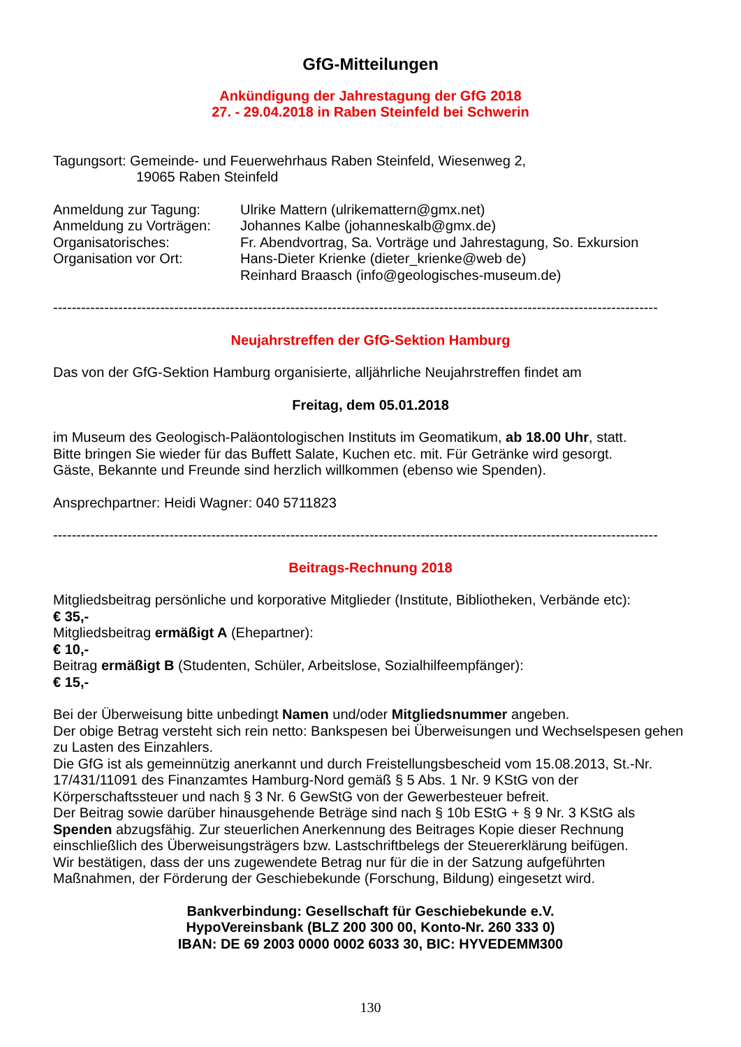GfG-Mitteilungen
Ankündigung der Jahrestagung der GfG 2018
27. - 29.04.2018 in Raben Steinfeld bei Schwerin
Tagungsort: Gemeinde- und Feuerwehrhaus Raben Steinfeld, Wiesenweg 2,
19065 Raben Steinfeld
Anmeldung zur Tagung: Ulrike Mattern (ulrikemattern@gmx.net)
Anmeldung zu Vorträgen: Johannes Kalbe (johanneskalb@gmx.de)
Organisatorisches: Fr. Abendvortrag, Sa. Vorträge und Jahrestagung, So. Exkursion
Organisation vor Ort: Hans-Dieter Krienke (dieter_krienke@web de)
Reinhard Braasch (info@geologisches-museum.de)
----------------------------------------------------------------------------------------------------------------------------------
Neujahrstreffen der GfG-Sektion Hamburg
Das von der GfG-Sektion Hamburg organisierte, alljährliche Neujahrstreffen findet am
Freitag, dem 05.01.2018
im Museum des Geologisch-Paläontologischen Instituts im Geomatikum, ab 18.00 Uhr, statt.
Bitte bringen Sie wieder für das Buffett Salate, Kuchen etc. mit. Für Getränke wird gesorgt.
Gäste, Bekannte und Freunde sind herzlich willkommen (ebenso wie Spenden).
Ansprechpartner: Heidi Wagner: 040 5711823
----------------------------------------------------------------------------------------------------------------------------------
Beitrags-Rechnung 2018
Mitgliedsbeitrag persönliche und korporative Mitglieder (Institute, Bibliotheken, Verbände etc):
€ 35,-
Mitgliedsbeitrag ermäßigt A (Ehepartner):
€ 10,-
Beitrag ermäßigt B (Studenten, Schüler, Arbeitslose, Sozialhilfeempfänger):
€ 15,-
Bei der Überweisung bitte unbedingt Namen und/oder Mitgliedsnummer angeben.
Der obige Betrag versteht sich rein netto: Bankspesen bei Überweisungen und Wechselspesen gehen zu Lasten des Einzahlers.
Die GfG ist als gemeinnützig anerkannt und durch Freistellungsbescheid vom 15.08.2013, St.-Nr. 17/431/11091 des Finanzamtes Hamburg-Nord gemäß § 5 Abs. 1 Nr. 9 KStG von der Körperschaftssteuer und nach § 3 Nr. 6 GewStG von der Gewerbesteuer befreit.
Der Beitrag sowie darüber hinausgehende Beträge sind nach § 10b EStG + § 9 Nr. 3 KStG als Spenden abzugsfähig. Zur steuerlichen Anerkennung des Beitrages Kopie dieser Rechnung einschließlich des Überweisungsträgers bzw. Lastschriftbelegs der Steuererklärung beifügen.
Wir bestätigen, dass der uns zugewendete Betrag nur für die in der Satzung aufgeführten Maßnahmen, der Förderung der Geschiebekunde (Forschung, Bildung) eingesetzt wird.
Bankverbindung: Gesellschaft für Geschiebekunde e.V.
HypoVereinsbank (BLZ 200 300 00, Konto-Nr. 260 333 0)
IBAN: DE 69 2003 0000 0002 6033 30, BIC: HYVEDEMM300
130